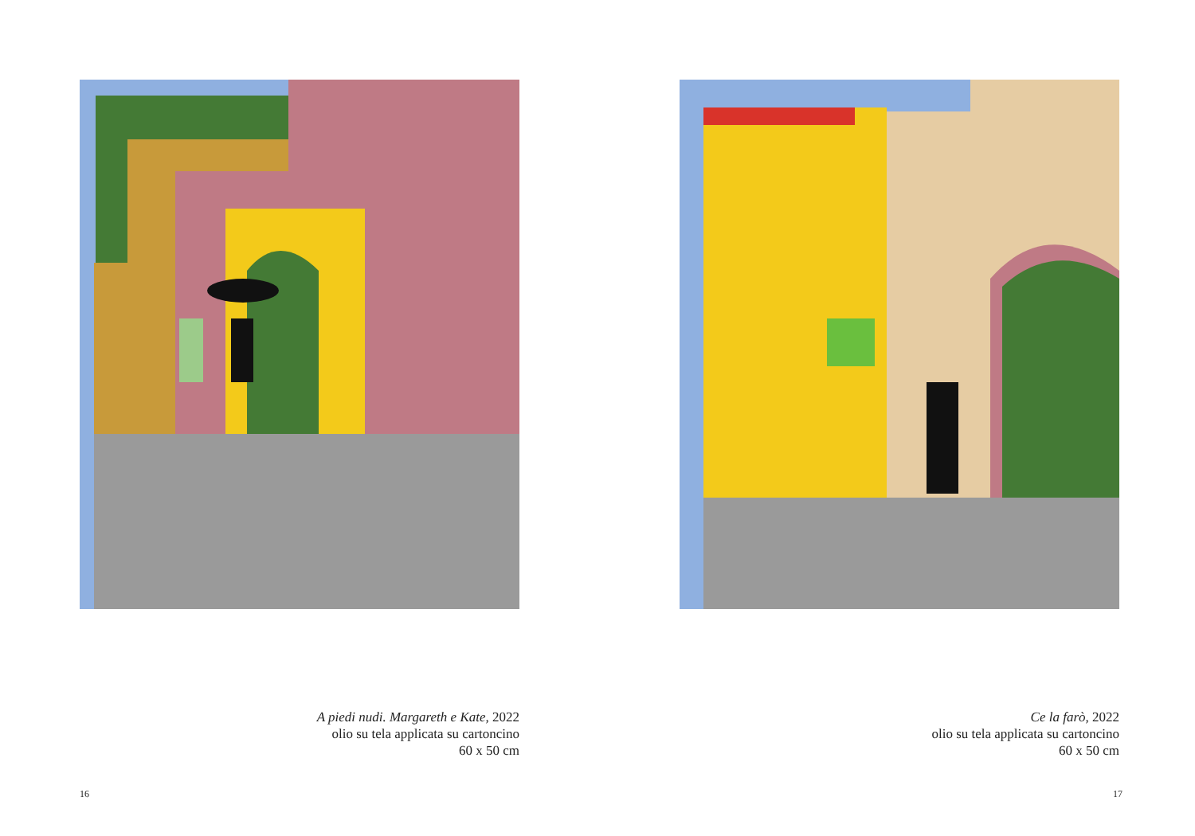A piedi nudi. Margareth e Kate, 2022
olio su tela applicata su cartoncino
60 x 50 cm
16
Ce la farò, 2022
olio su tela applicata su cartoncino
60 x 50 cm
17